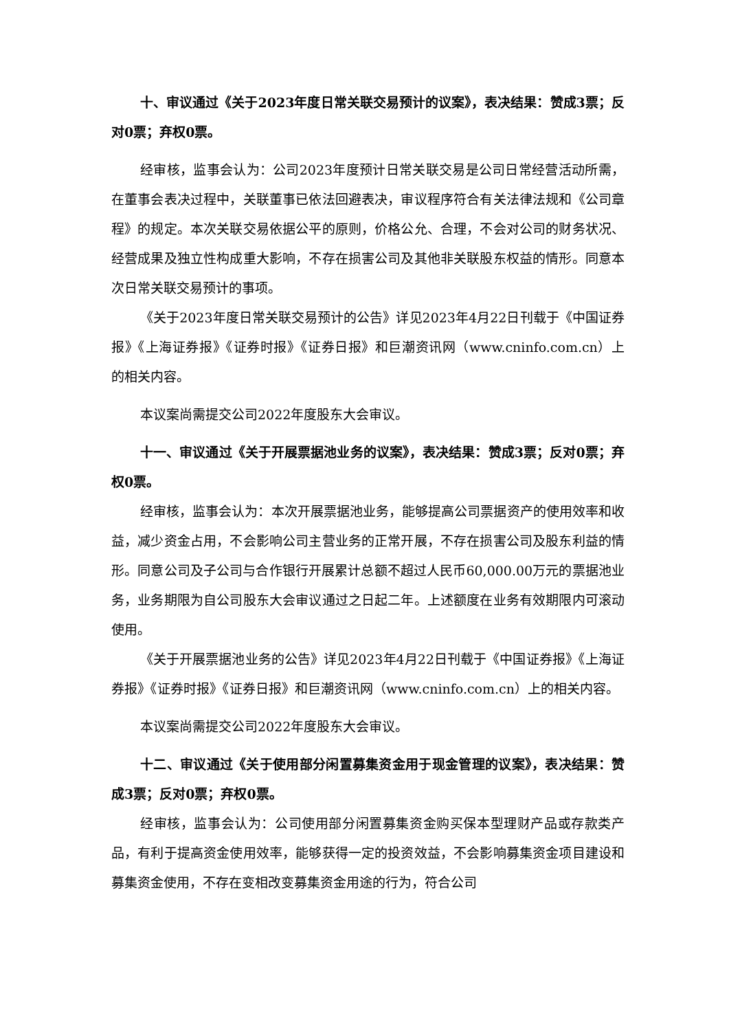十、审议通过《关于2023年度日常关联交易预计的议案》，表决结果：赞成3票；反对0票；弃权0票。
经审核，监事会认为：公司2023年度预计日常关联交易是公司日常经营活动所需，在董事会表决过程中，关联董事已依法回避表决，审议程序符合有关法律法规和《公司章程》的规定。本次关联交易依据公平的原则，价格公允、合理，不会对公司的财务状况、经营成果及独立性构成重大影响，不存在损害公司及其他非关联股东权益的情形。同意本次日常关联交易预计的事项。
《关于2023年度日常关联交易预计的公告》详见2023年4月22日刊载于《中国证券报》《上海证券报》《证券时报》《证券日报》和巨潮资讯网（www.cninfo.com.cn）上的相关内容。
本议案尚需提交公司2022年度股东大会审议。
十一、审议通过《关于开展票据池业务的议案》，表决结果：赞成3票；反对0票；弃权0票。
经审核，监事会认为：本次开展票据池业务，能够提高公司票据资产的使用效率和收益，减少资金占用，不会影响公司主营业务的正常开展，不存在损害公司及股东利益的情形。同意公司及子公司与合作银行开展累计总额不超过人民币60,000.00万元的票据池业务，业务期限为自公司股东大会审议通过之日起二年。上述额度在业务有效期限内可滚动使用。
《关于开展票据池业务的公告》详见2023年4月22日刊载于《中国证券报》《上海证券报》《证券时报》《证券日报》和巨潮资讯网（www.cninfo.com.cn）上的相关内容。
本议案尚需提交公司2022年度股东大会审议。
十二、审议通过《关于使用部分闲置募集资金用于现金管理的议案》，表决结果：赞成3票；反对0票；弃权0票。
经审核，监事会认为：公司使用部分闲置募集资金购买保本型理财产品或存款类产品，有利于提高资金使用效率，能够获得一定的投资效益，不会影响募集资金项目建设和募集资金使用，不存在变相改变募集资金用途的行为，符合公司